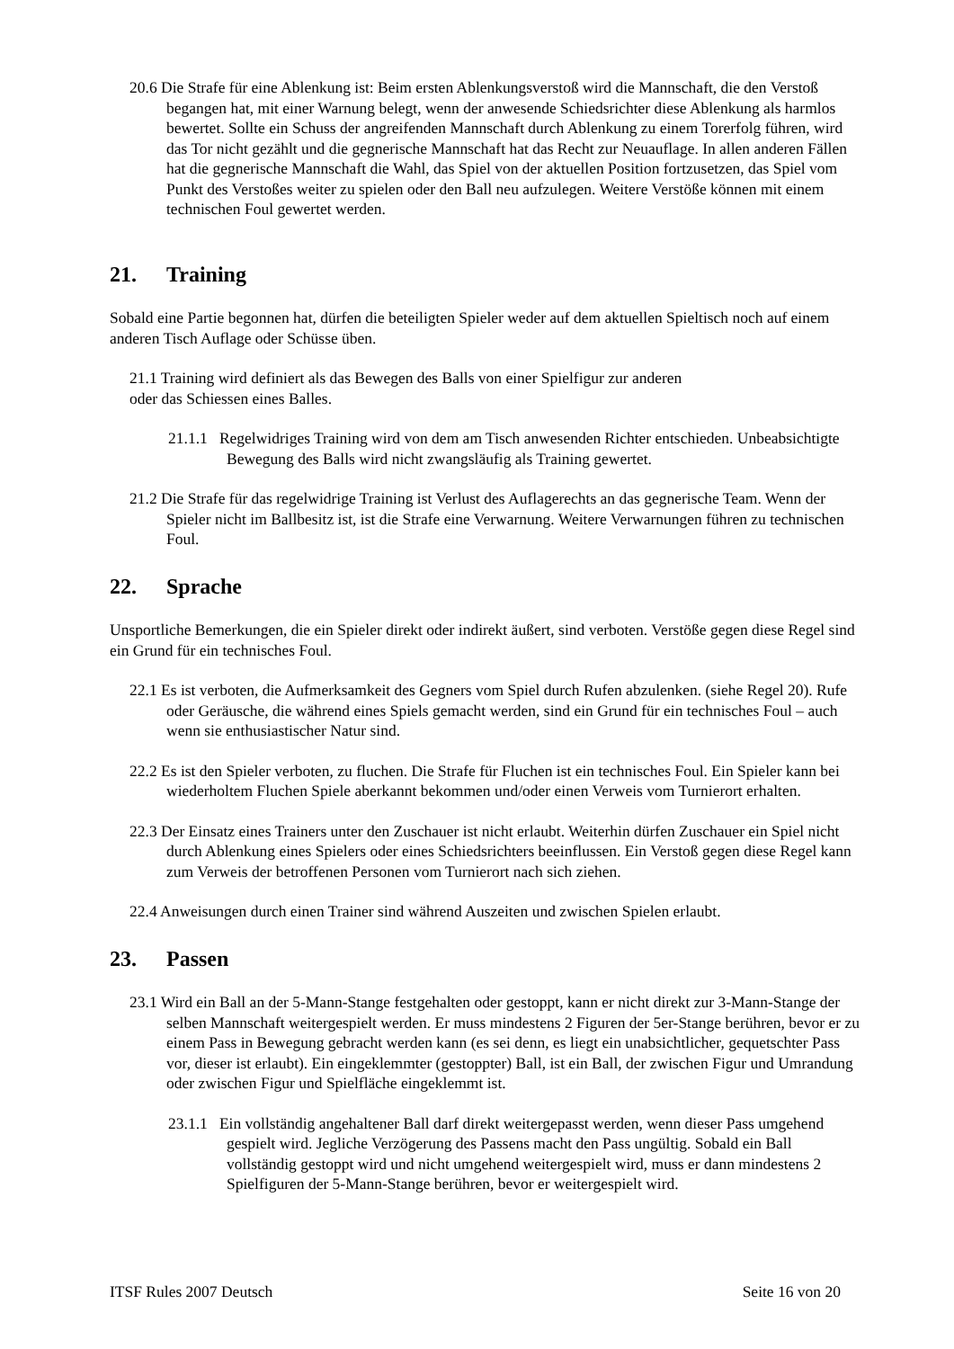20.6 Die Strafe für eine Ablenkung ist: Beim ersten Ablenkungsverstoß wird die Mannschaft, die den Verstoß begangen hat, mit einer Warnung belegt, wenn der anwesende Schiedsrichter diese Ablenkung als harmlos bewertet. Sollte ein Schuss der angreifenden Mannschaft durch Ablenkung zu einem Torerfolg führen, wird das Tor nicht gezählt und die gegnerische Mannschaft hat das Recht zur Neuauflage. In allen anderen Fällen hat die gegnerische Mannschaft die Wahl, das Spiel von der aktuellen Position fortzusetzen, das Spiel vom Punkt des Verstoßes weiter zu spielen oder den Ball neu aufzulegen. Weitere Verstöße können mit einem technischen Foul gewertet werden.
21. Training
Sobald eine Partie begonnen hat, dürfen die beteiligten Spieler weder auf dem aktuellen Spieltisch noch auf einem anderen Tisch Auflage oder Schüsse üben.
21.1 Training wird definiert als das Bewegen des Balls von einer Spielfigur zur anderen
oder das Schiessen eines Balles.
21.1.1 Regelwidriges Training wird von dem am Tisch anwesenden Richter entschieden. Unbeabsichtigte Bewegung des Balls wird nicht zwangsläufig als Training gewertet.
21.2 Die Strafe für das regelwidrige Training ist Verlust des Auflagerechts an das gegnerische Team. Wenn der Spieler nicht im Ballbesitz ist, ist die Strafe eine Verwarnung. Weitere Verwarnungen führen zu technischen Foul.
22. Sprache
Unsportliche Bemerkungen, die ein Spieler direkt oder indirekt äußert, sind verboten. Verstöße gegen diese Regel sind ein Grund für ein technisches Foul.
22.1 Es ist verboten, die Aufmerksamkeit des Gegners vom Spiel durch Rufen abzulenken. (siehe Regel 20). Rufe oder Geräusche, die während eines Spiels gemacht werden, sind ein Grund für ein technisches Foul – auch wenn sie enthusiastischer Natur sind.
22.2 Es ist den Spieler verboten, zu fluchen. Die Strafe für Fluchen ist ein technisches Foul. Ein Spieler kann bei wiederholtem Fluchen Spiele aberkannt bekommen und/oder einen Verweis vom Turnierort erhalten.
22.3 Der Einsatz eines Trainers unter den Zuschauer ist nicht erlaubt. Weiterhin dürfen Zuschauer ein Spiel nicht durch Ablenkung eines Spielers oder eines Schiedsrichters beeinflussen. Ein Verstoß gegen diese Regel kann zum Verweis der betroffenen Personen vom Turnierort nach sich ziehen.
22.4 Anweisungen durch einen Trainer sind während Auszeiten und zwischen Spielen erlaubt.
23. Passen
23.1 Wird ein Ball an der 5-Mann-Stange festgehalten oder gestoppt, kann er nicht direkt zur 3-Mann-Stange der selben Mannschaft weitergespielt werden. Er muss mindestens 2 Figuren der 5er-Stange berühren, bevor er zu einem Pass in Bewegung gebracht werden kann (es sei denn, es liegt ein unabsichtlicher, gequetschter Pass vor, dieser ist erlaubt). Ein eingeklemmter (gestoppter) Ball, ist ein Ball, der zwischen Figur und Umrandung oder zwischen Figur und Spielfläche eingeklemmt ist.
23.1.1 Ein vollständig angehaltener Ball darf direkt weitergepasst werden, wenn dieser Pass umgehend gespielt wird. Jegliche Verzögerung des Passens macht den Pass ungültig. Sobald ein Ball vollständig gestoppt wird und nicht umgehend weitergespielt wird, muss er dann mindestens 2 Spielfiguren der 5-Mann-Stange berühren, bevor er weitergespielt wird.
ITSF Rules 2007 Deutsch Seite 16 von 20